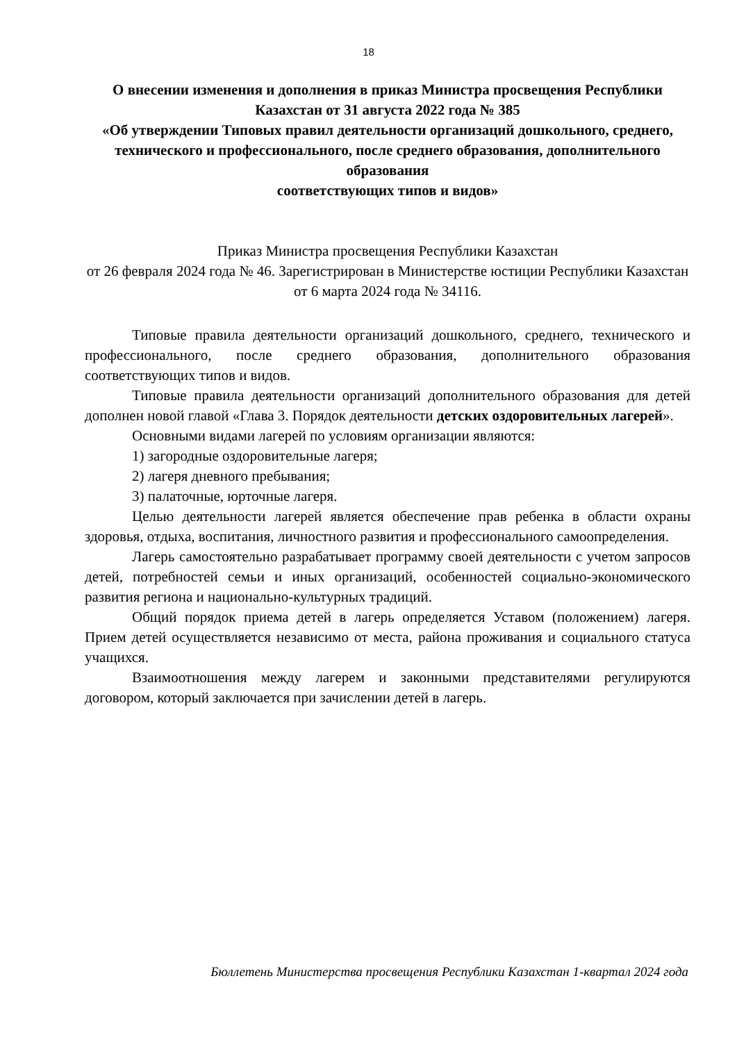18
О внесении изменения и дополнения в приказ Министра просвещения Республики Казахстан от 31 августа 2022 года № 385
«Об утверждении Типовых правил деятельности организаций дошкольного, среднего, технического и профессионального, после среднего образования, дополнительного образования
соответствующих типов и видов»
Приказ Министра просвещения Республики Казахстан
от 26 февраля 2024 года № 46. Зарегистрирован в Министерстве юстиции Республики Казахстан от 6 марта 2024 года № 34116.
Типовые правила деятельности организаций дошкольного, среднего, технического и профессионального, после среднего образования, дополнительного образования соответствующих типов и видов.
Типовые правила деятельности организаций дополнительного образования для детей дополнен новой главой «Глава 3. Порядок деятельности детских оздоровительных лагерей».
Основными видами лагерей по условиям организации являются:
1) загородные оздоровительные лагеря;
2) лагеря дневного пребывания;
3) палаточные, юрточные лагеря.
Целью деятельности лагерей является обеспечение прав ребенка в области охраны здоровья, отдыха, воспитания, личностного развития и профессионального самоопределения.
Лагерь самостоятельно разрабатывает программу своей деятельности с учетом запросов детей, потребностей семьи и иных организаций, особенностей социально-экономического развития региона и национально-культурных традиций.
Общий порядок приема детей в лагерь определяется Уставом (положением) лагеря. Прием детей осуществляется независимо от места, района проживания и социального статуса учащихся.
Взаимоотношения между лагерем и законными представителями регулируются договором, который заключается при зачислении детей в лагерь.
Бюллетень Министерства просвещения Республики Казахстан 1-квартал 2024 года